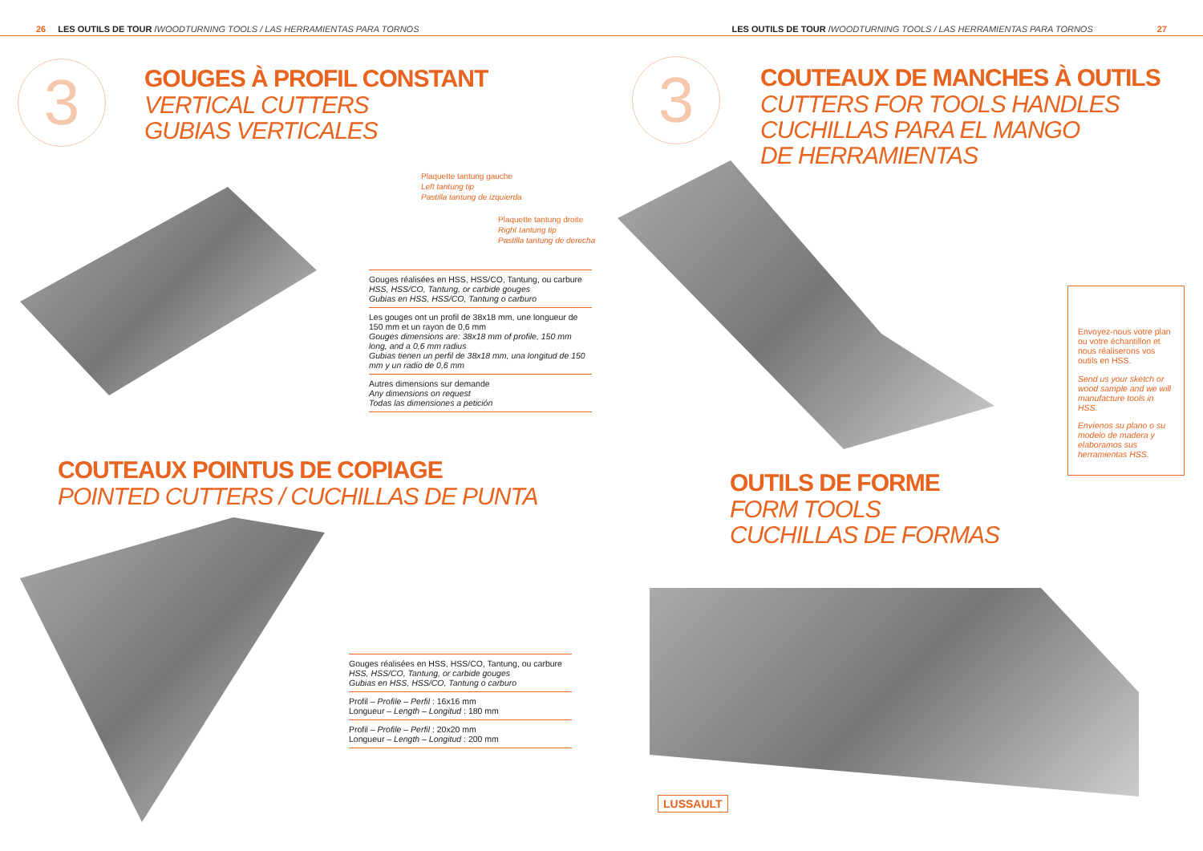26 LES OUTILS DE TOUR / WOODTURNING TOOLS / LAS HERRAMIENTAS PARA TORNOS
3
GOUGES À PROFIL CONSTANT
VERTICAL CUTTERS
GUBIAS VERTICALES
Plaquette tantung gauche
Left tantung tip
Pastilla tantung de izquierda
Plaquette tantung droite
Right tantung tip
Pastilla tantung de derecha
Gouges réalisées en HSS, HSS/CO, Tantung, ou carbure
HSS, HSS/CO, Tantung, or carbide gouges
Gubias en HSS, HSS/CO, Tantung o carburo
Les gouges ont un profil de 38x18 mm, une longueur de 150 mm et un rayon de 0,6 mm
Gouges dimensions are: 38x18 mm of profile, 150 mm long, and a 0,6 mm radius
Gubias tienen un perfil de 38x18 mm, una longitud de 150 mm y un radio de 0,6 mm
Autres dimensions sur demande
Any dimensions on request
Todas las dimensiones a petición
COUTEAUX POINTUS DE COPIAGE
POINTED CUTTERS / CUCHILLAS DE PUNTA
Gouges réalisées en HSS, HSS/CO, Tantung, ou carbure
HSS, HSS/CO, Tantung, or carbide gouges
Gubias en HSS, HSS/CO, Tantung o carburo
Profil – Profile – Perfil : 16x16 mm
Longueur – Length – Longitud : 180 mm
Profil – Profile – Perfil : 20x20 mm
Longueur – Length – Longitud : 200 mm
LES OUTILS DE TOUR / WOODTURNING TOOLS / LAS HERRAMIENTAS PARA TORNOS 27
3
COUTEAUX DE MANCHES À OUTILS
CUTTERS FOR TOOLS HANDLES
CUCHILLAS PARA EL MANGO
DE HERRAMIENTAS
Envoyez-nous votre plan ou votre échantillon et nous réaliserons vos outils en HSS.
Send us your sketch or wood sample and we will manufacture tools in HSS.
Envíenos su plano o su modelo de madera y elaboramos sus herramientas HSS.
OUTILS DE FORME
FORM TOOLS
CUCHILLAS DE FORMAS
LUSSAULT